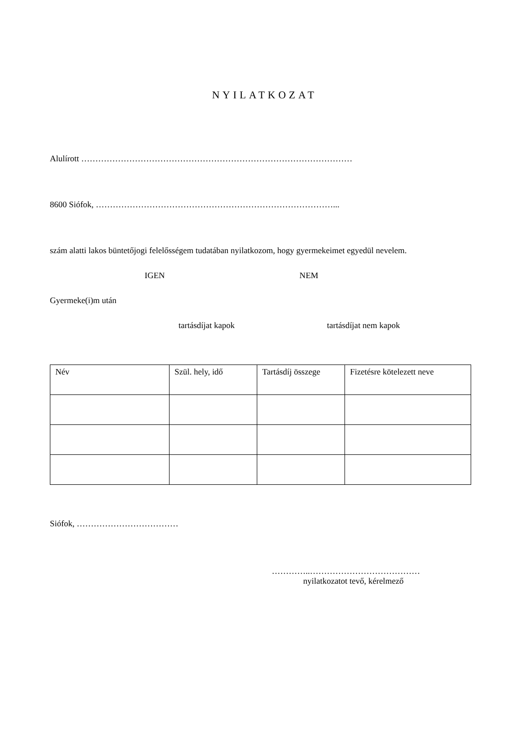NYILATKOZAT
Alulírott ……………………………………………………………………………………
8600 Siófok, …………………………………………………………………………...
szám alatti lakos büntetőjogi felelősségem tudatában nyilatkozom, hogy gyermekeimet egyedül nevelem.
IGEN NEM
Gyermeke(i)m után
tartásdíjat kapok tartásdíjat nem kapok
| Név | Szül. hely, idő | Tartásdíj összege | Fizetésre kötelezett neve |
Siófok, ………………………………
…………..…………………………………
nyilatkozatot tevő, kérelmező